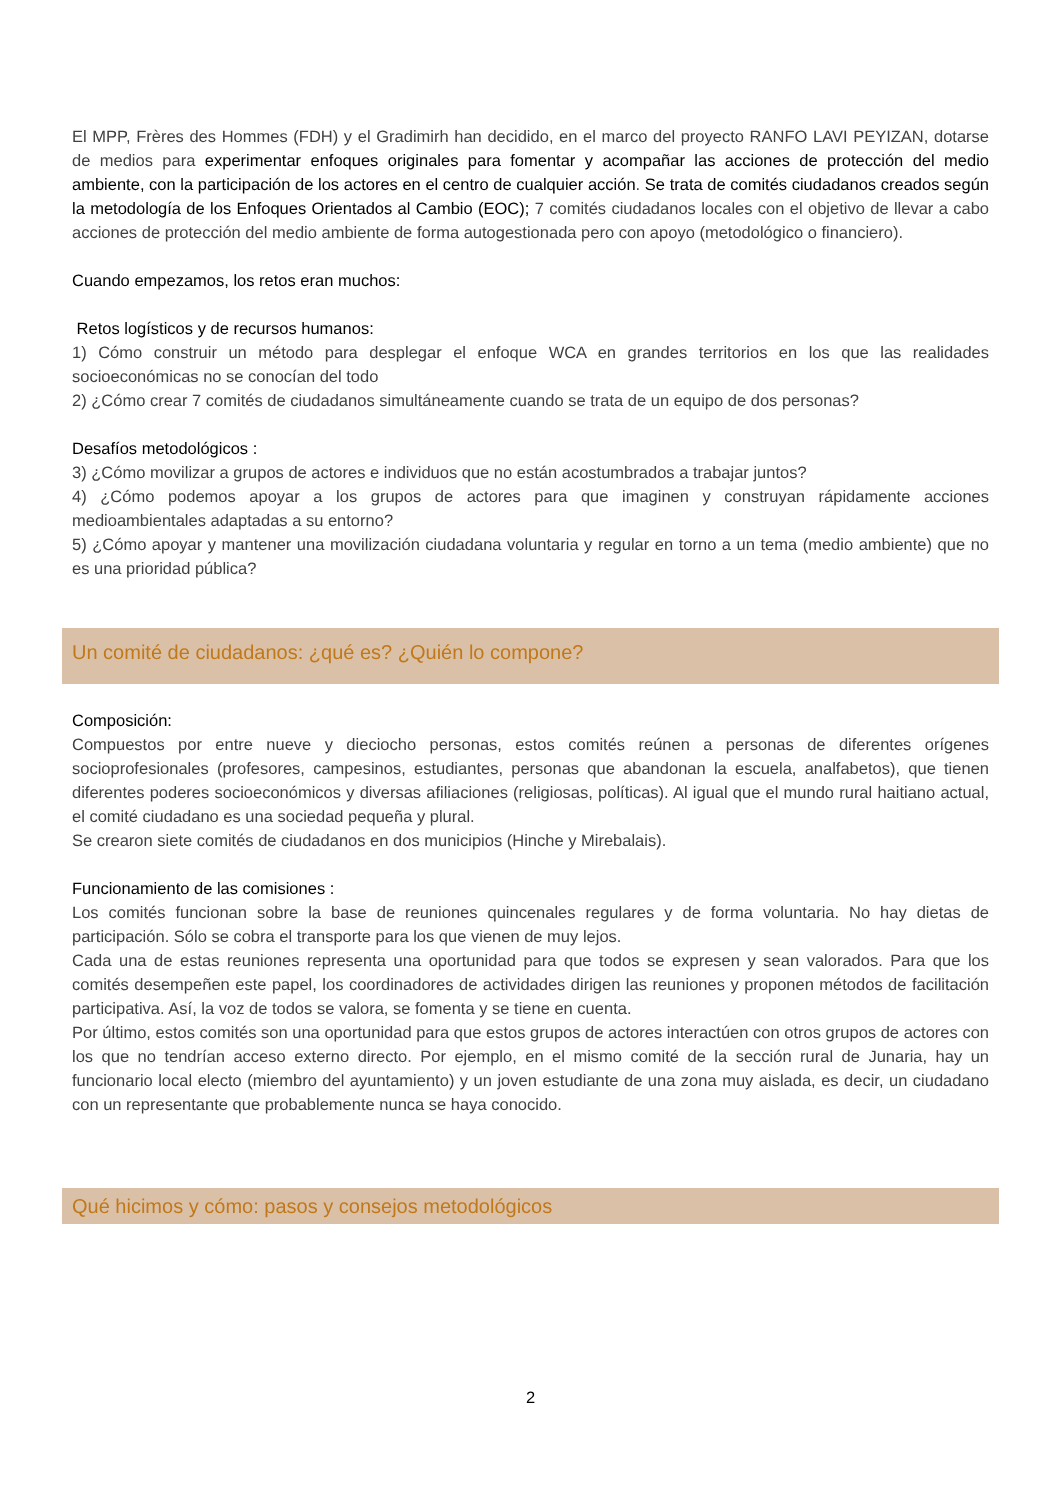El MPP, Frères des Hommes (FDH) y el Gradimirh han decidido, en el marco del proyecto RANFO LAVI PEYIZAN, dotarse de medios para experimentar enfoques originales para fomentar y acompañar las acciones de protección del medio ambiente, con la participación de los actores en el centro de cualquier acción. Se trata de comités ciudadanos creados según la metodología de los Enfoques Orientados al Cambio (EOC); 7 comités ciudadanos locales con el objetivo de llevar a cabo acciones de protección del medio ambiente de forma autogestionada pero con apoyo (metodológico o financiero).
Cuando empezamos, los retos eran muchos:
Retos logísticos y de recursos humanos:
1) Cómo construir un método para desplegar el enfoque WCA en grandes territorios en los que las realidades socioeconómicas no se conocían del todo
2) ¿Cómo crear 7 comités de ciudadanos simultáneamente cuando se trata de un equipo de dos personas?
Desafíos metodológicos :
3) ¿Cómo movilizar a grupos de actores e individuos que no están acostumbrados a trabajar juntos?
4) ¿Cómo podemos apoyar a los grupos de actores para que imaginen y construyan rápidamente acciones medioambientales adaptadas a su entorno?
5) ¿Cómo apoyar y mantener una movilización ciudadana voluntaria y regular en torno a un tema (medio ambiente) que no es una prioridad pública?
Un comité de ciudadanos: ¿qué es? ¿Quién lo compone?
Composición:
Compuestos por entre nueve y dieciocho personas, estos comités reúnen a personas de diferentes orígenes socioprofesionales (profesores, campesinos, estudiantes, personas que abandonan la escuela, analfabetos), que tienen diferentes poderes socioeconómicos y diversas afiliaciones (religiosas, políticas). Al igual que el mundo rural haitiano actual, el comité ciudadano es una sociedad pequeña y plural.
Se crearon siete comités de ciudadanos en dos municipios (Hinche y Mirebalais).
Funcionamiento de las comisiones :
Los comités funcionan sobre la base de reuniones quincenales regulares y de forma voluntaria. No hay dietas de participación. Sólo se cobra el transporte para los que vienen de muy lejos.
Cada una de estas reuniones representa una oportunidad para que todos se expresen y sean valorados. Para que los comités desempeñen este papel, los coordinadores de actividades dirigen las reuniones y proponen métodos de facilitación participativa. Así, la voz de todos se valora, se fomenta y se tiene en cuenta.
Por último, estos comités son una oportunidad para que estos grupos de actores interactúen con otros grupos de actores con los que no tendrían acceso externo directo. Por ejemplo, en el mismo comité de la sección rural de Junaria, hay un funcionario local electo (miembro del ayuntamiento) y un joven estudiante de una zona muy aislada, es decir, un ciudadano con un representante que probablemente nunca se haya conocido.
Qué hicimos y cómo: pasos y consejos metodológicos
2